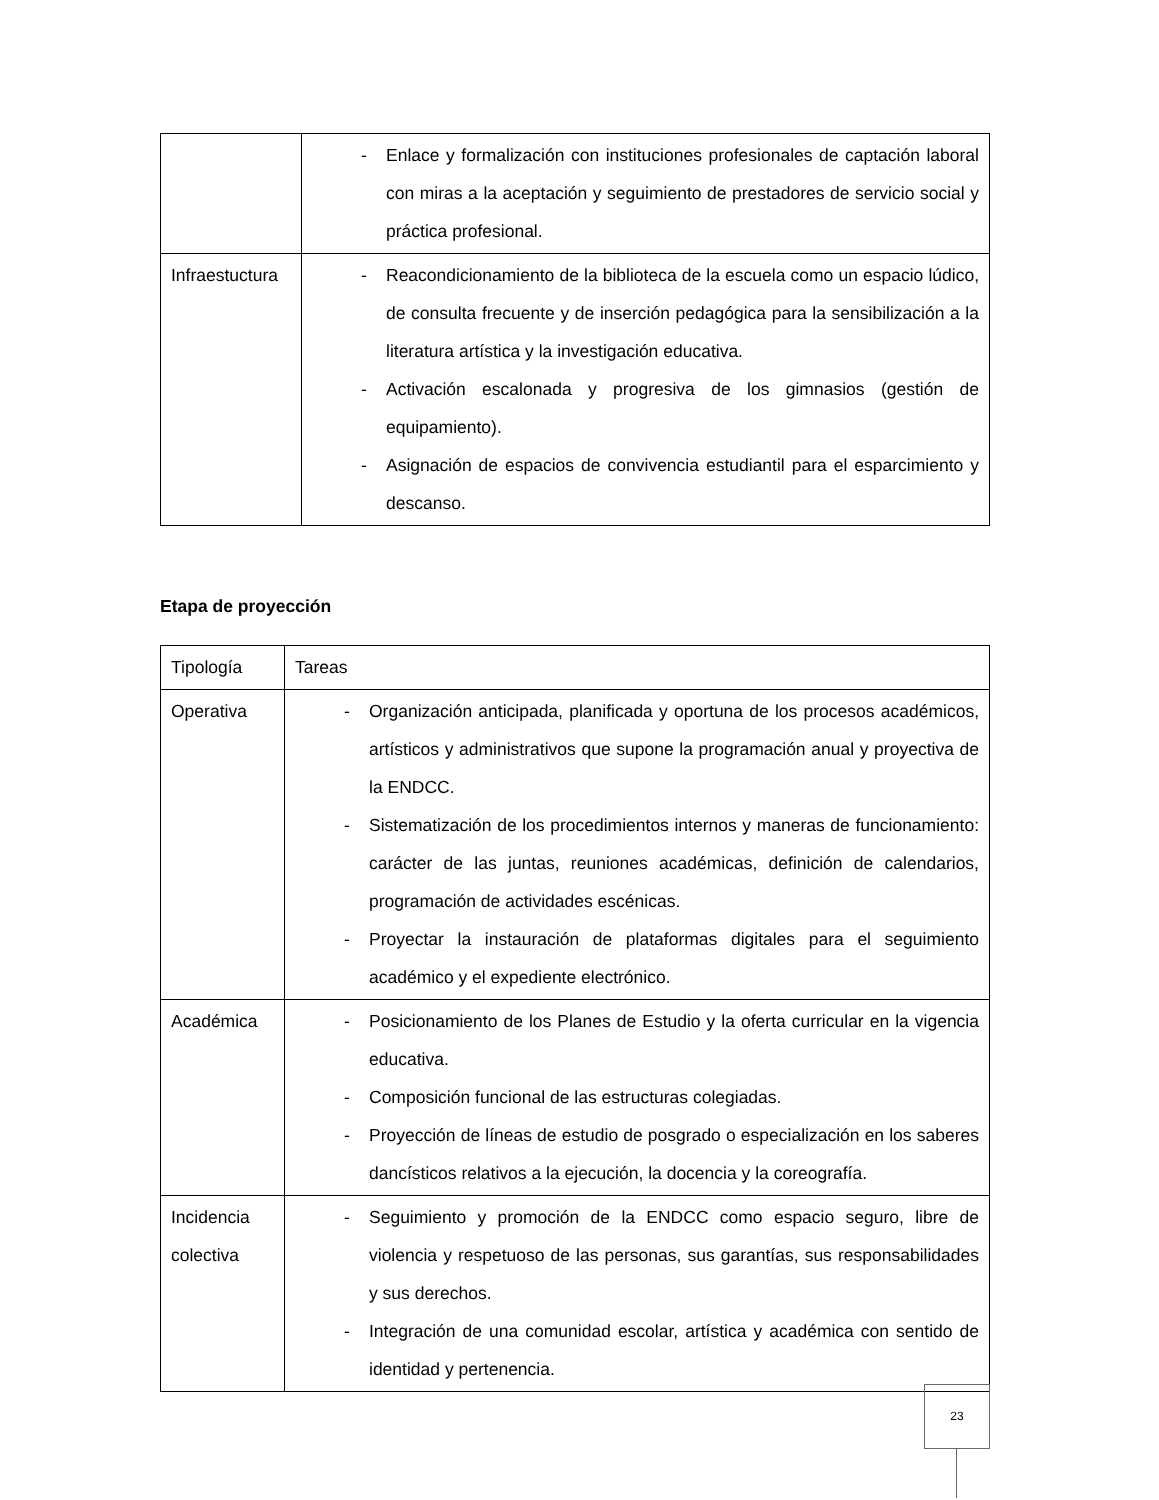| | - Enlace y formalización con instituciones profesionales de captación laboral con miras a la aceptación y seguimiento de prestadores de servicio social y práctica profesional. |
| Infraestuctura | - Reacondicionamiento de la biblioteca de la escuela como un espacio lúdico, de consulta frecuente y de inserción pedagógica para la sensibilización a la literatura artística y la investigación educativa. - Activación escalonada y progresiva de los gimnasios (gestión de equipamiento). - Asignación de espacios de convivencia estudiantil para el esparcimiento y descanso. |
Etapa de proyección
| Tipología | Tareas |
| Operativa | - Organización anticipada, planificada y oportuna de los procesos académicos, artísticos y administrativos que supone la programación anual y proyectiva de la ENDCC. - Sistematización de los procedimientos internos y maneras de funcionamiento: carácter de las juntas, reuniones académicas, definición de calendarios, programación de actividades escénicas. - Proyectar la instauración de plataformas digitales para el seguimiento académico y el expediente electrónico. |
| Académica | - Posicionamiento de los Planes de Estudio y la oferta curricular en la vigencia educativa. - Composición funcional de las estructuras colegiadas. - Proyección de líneas de estudio de posgrado o especialización en los saberes dancísticos relativos a la ejecución, la docencia y la coreografía. |
| Incidencia colectiva | - Seguimiento y promoción de la ENDCC como espacio seguro, libre de violencia y respetuoso de las personas, sus garantías, sus responsabilidades y sus derechos. - Integración de una comunidad escolar, artística y académica con sentido de identidad y pertenencia. |
23